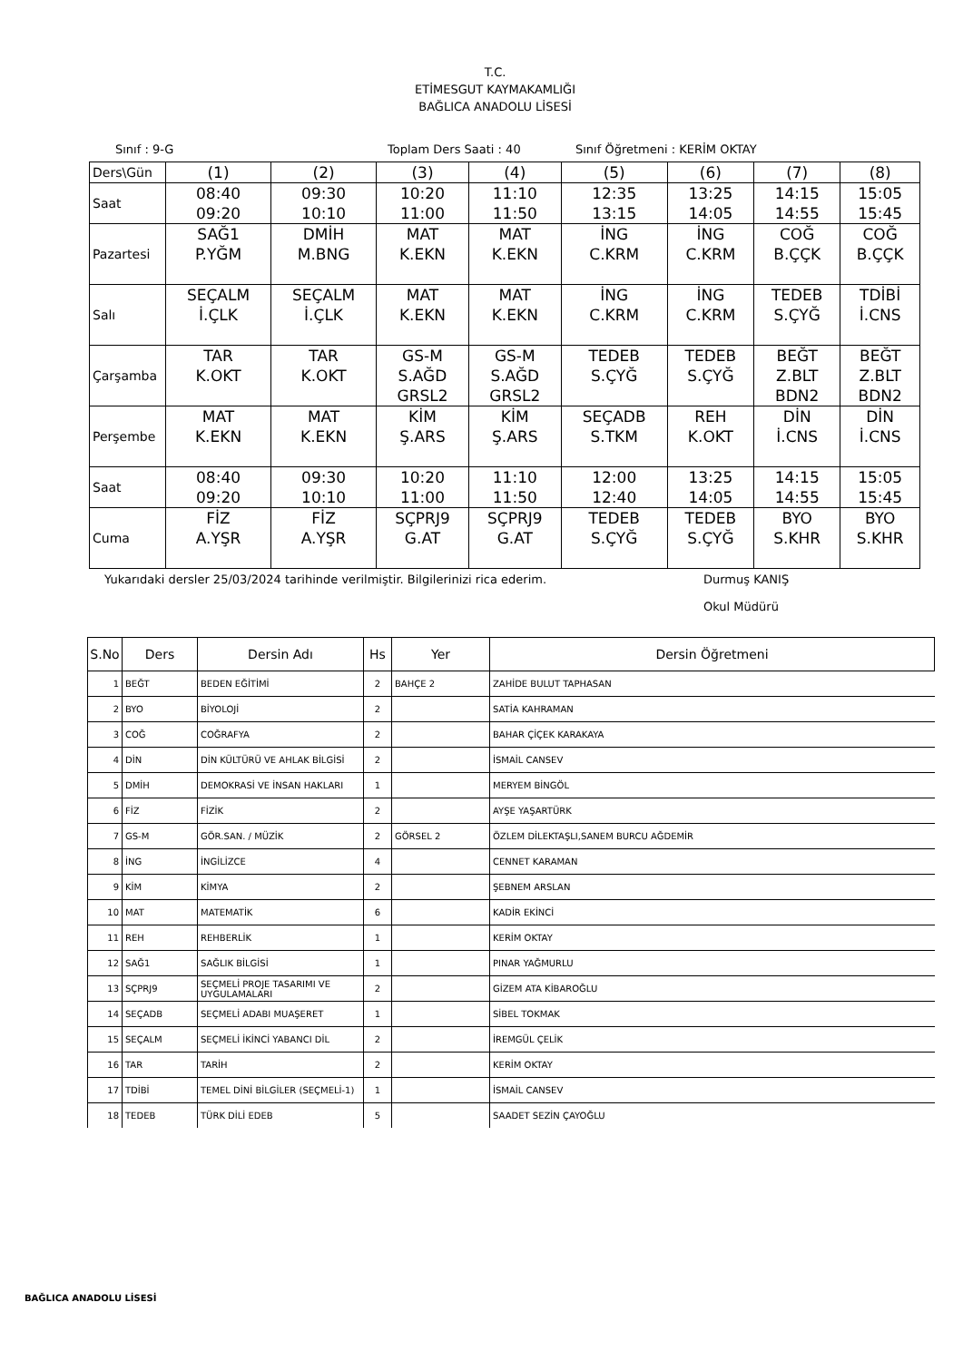T.C.
ETİMESGUT KAYMAKAMLIĞI
BAĞLICA ANADOLU LİSESİ
Sınıf : 9-G Toplam Ders Saati : 40 Sınıf Öğretmeni : KERİM OKTAY
| Ders\Gün | (1) | (2) | (3) | (4) | (5) | (6) | (7) | (8) |
| Saat | 08:40 09:20 | 09:30 10:10 | 10:20 11:00 | 11:10 11:50 | 12:35 13:15 | 13:25 14:05 | 14:15 14:55 | 15:05 15:45 |
| Pazartesi | SAĞ1 P.YĞM | DMİH M.BNG | MAT K.EKN | MAT K.EKN | İNG C.KRM | İNG C.KRM | COĞ B.ÇÇK | COĞ B.ÇÇK |
| Salı | SEÇALM İ.ÇLK | SEÇALM İ.ÇLK | MAT K.EKN | MAT K.EKN | İNG C.KRM | İNG C.KRM | TEDEB S.ÇYĞ | TDİBİ İ.CNS |
| Çarşamba | TAR K.OKT | TAR K.OKT | GS-M S.AĞD GRSL2 | GS-M S.AĞD GRSL2 | TEDEB S.ÇYĞ | TEDEB S.ÇYĞ | BEĞT Z.BLT BDN2 | BEĞT Z.BLT BDN2 |
| Perşembe | MAT K.EKN | MAT K.EKN | KİM Ş.ARS | KİM Ş.ARS | SEÇADB S.TKM | REH K.OKT | DİN İ.CNS | DİN İ.CNS |
| Saat | 08:40 09:20 | 09:30 10:10 | 10:20 11:00 | 11:10 11:50 | 12:00 12:40 | 13:25 14:05 | 14:15 14:55 | 15:05 15:45 |
| Cuma | FİZ A.YŞR | FİZ A.YŞR | SÇPRJ9 G.AT | SÇPRJ9 G.AT | TEDEB S.ÇYĞ | TEDEB S.ÇYĞ | BYO S.KHR | BYO S.KHR |
Yukarıdaki dersler 25/03/2024 tarihinde verilmiştir. Bilgilerinizi rica ederim. Durmuş KANIŞ
Okul Müdürü
| S.No | Ders | Dersin Adı | Hs | Yer | Dersin Öğretmeni |
| --- | --- | --- | --- | --- | --- |
| 1 | BEĞT | BEDEN EĞİTİMİ | 2 | BAHÇE 2 | ZAHİDE BULUT TAPHASAN |
| 2 | BYO | BİYOLOJİ | 2 | | SATİA KAHRAMAN |
| 3 | COĞ | COĞRAFYA | 2 | | BAHAR ÇİÇEK KARAKAYA |
| 4 | DİN | DİN KÜLTÜRÜ VE AHLAK BİLGİSİ | 2 | | İSMAİL CANSEV |
| 5 | DMİH | DEMOKRASİ VE İNSAN HAKLARI | 1 | | MERYEM BİNGÖL |
| 6 | FİZ | FİZİK | 2 | | AYŞE YAŞARTÜRK |
| 7 | GS-M | GÖR.SAN. / MÜZİK | 2 | GÖRSEL 2 | ÖZLEM DİLEKTAŞLI,SANEM BURCU AĞDEMİR |
| 8 | İNG | İNGİLİZCE | 4 | | CENNET KARAMAN |
| 9 | KİM | KİMYA | 2 | | ŞEBNEM ARSLAN |
| 10 | MAT | MATEMATİK | 6 | | KADİR EKİNCİ |
| 11 | REH | REHBERLİK | 1 | | KERİM OKTAY |
| 12 | SAĞ1 | SAĞLIK BİLGİSİ | 1 | | PINAR YAĞMURLU |
| 13 | SÇPRJ9 | SEÇMELİ PROJE TASARIMI VE UYGULAMALARI | 2 | | GİZEM ATA KİBAROĞLU |
| 14 | SEÇADB | SEÇMELİ ADABI MUAŞERET | 1 | | SİBEL TOKMAK |
| 15 | SEÇALM | SEÇMELİ İKİNCİ YABANCI DİL | 2 | | İREMGÜL ÇELİK |
| 16 | TAR | TARİH | 2 | | KERİM OKTAY |
| 17 | TDİBİ | TEMEL DİNİ BİLGİLER (SEÇMELİ-1) | 1 | | İSMAİL CANSEV |
| 18 | TEDEB | TÜRK DİLİ EDEB | 5 | | SAADET SEZİN ÇAYOĞLU |
BAĞLICA ANADOLU LİSESİ